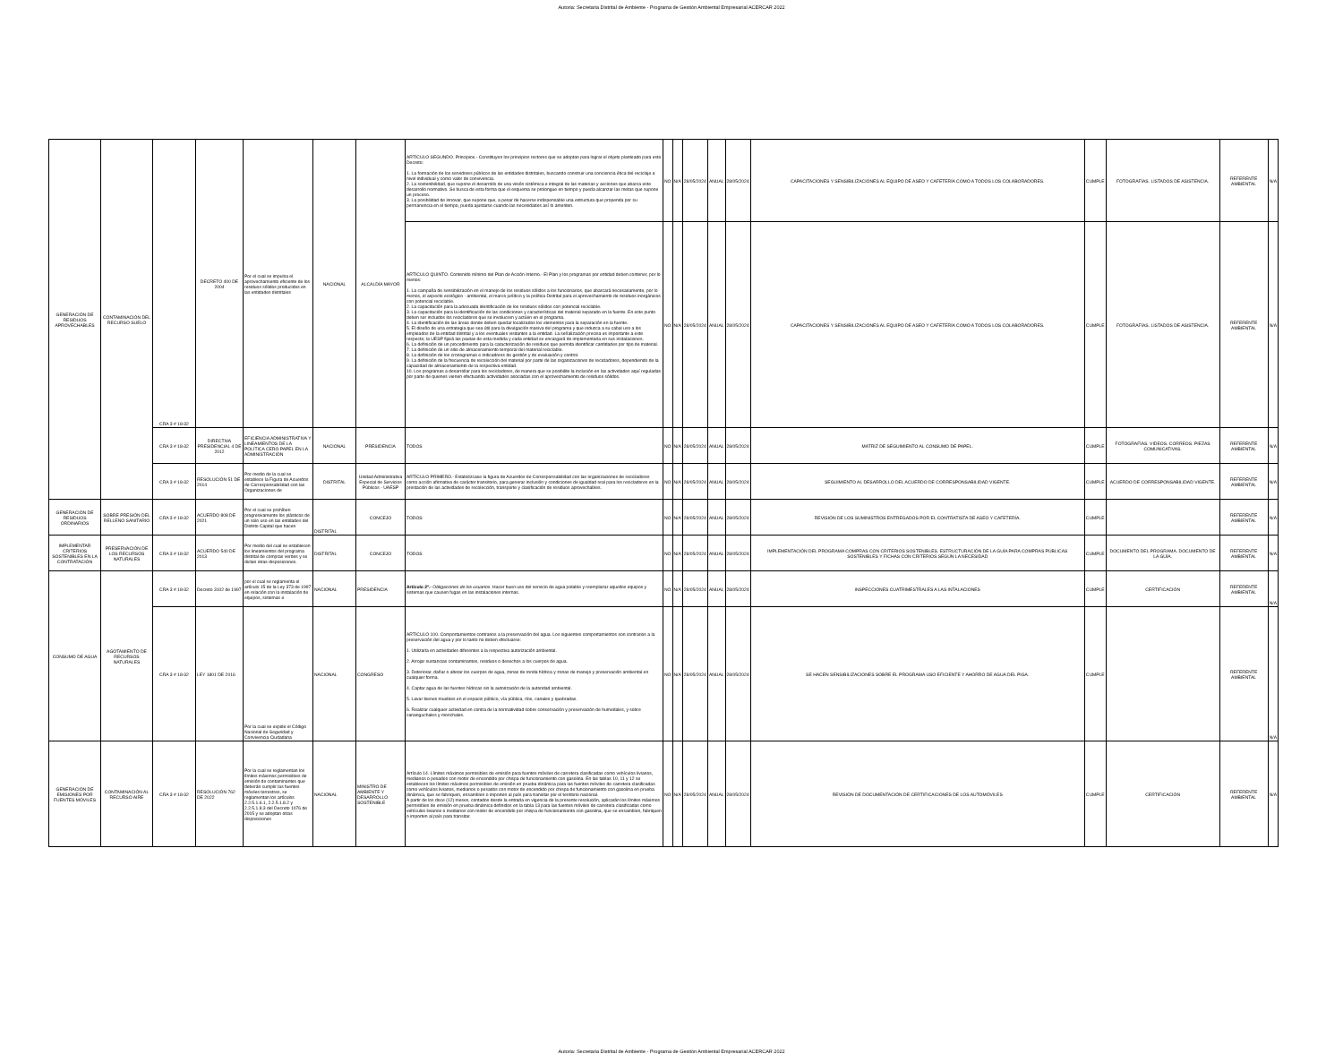Autoria: Secretaria Distrital de Ambiente - Programa de Gestión Ambiental Empresarial ACERCAR 2022
| GENERACIÓN DE RESIDUOS APROVECHABLES | CONTAMINACIÓN DEL RECURSO SUELO | CRA 3 # 18-32 | DECRETO 400 DE 2004 | Por el cual se impulsa el aprovechamiento eficiente de los residuos sólidos producidos en las entidades distritales | NACIONAL | ALCALDÍA MAYOR | ARTÍCULO SEGUNDO. Principios.- Constituyen los principios rectores que se adoptan para lograr el objeto planteado para este Decreto: 1. La formación de los servidores públicos de las entidades distritales, buscando construir una conciencia ética del reciclaje a nivel individual y como valor de convivencia. 2. La sostenibilidad, que supone el desarrollo de una visión sistémica e integral de las materias y acciones que abarca este desarrollo normativo. Se busca de esta forma que el esquema se prolongue en tiempo y pueda alcanzar las metas que supone un proceso. 3. La posibilidad de innovar, que supone que, a pesar de hacerse indispensable una estructura que propenda por su permanencia en el tiempo, pueda ajustarse cuando las necesidades así lo ameriten. | NO | N/A | 28/05/2024 | ANUAL | 28/05/2024 | CAPACITACIONES Y SENSIBILIZACIONES AL EQUIPO DE ASEO Y CAFETERÍA COMO A TODOS LOS COLABORADORES. | CUMPLE | FOTOGRAFÍAS. LISTADOS DE ASISTENCIA. | REFERENTE AMBIENTAL | N/A |
| | | | | | | | ARTÍCULO QUINTO. Contenido mínimo del Plan de Acción Interno.- El Plan y los programas por entidad deben contener, por lo menos: 1. La campaña de sensibilización en el manejo de los residuos sólidos a los funcionarios, que abarcará necesariamente, por lo menos, el aspecto ecológico - ambiental, el marco jurídico y la política Distrital para el aprovechamiento de residuos inorgánicos con potencial reciclable. 2. La capacitación para la adecuada identificación de los residuos sólidos con potencial reciclable. 3. La capacitación para la identificación de las condiciones y características del material separado en la fuente. En este punto deben ser incluidos los recicladores que se involucren y actúen en el programa. 4. La identificación de las áreas donde deben quedar localizados los elementos para la separación en la fuente. 5. El diseño de una estrategia que sea útil para la divulgación masiva del programa y que induzca a su cabal uso a los empleados de la entidad distrital y a los eventuales visitantes a la entidad. La señalización precisa es importante a este respecto; la UESP fijará las pautas de esta medida y cada entidad se encargará de implementarla en sus instalaciones. 6. La definición de un procedimiento para la caracterización de residuos que permita identificar cantidades por tipo de material. 7. La definición de un sitio de almacenamiento temporal del material reciclable. 8. La definición de los cronogramas e indicadores de gestión y de evaluación y control. 9. La definición de la frecuencia de recolección del material por parte de las organizaciones de recicladores, dependiendo de la capacidad de almacenamiento de la respectiva entidad. 10. Los programas a desarrollar para los recicladores, de manera que se posibilite la inclusión en las actividades aquí reguladas por parte de quienes vienen efectuando actividades asociadas con el aprovechamiento de residuos sólidos. | NO | N/A | 28/05/2024 | ANUAL | 28/05/2024 | CAPACITACIONES Y SENSIBILIZACIONES AL EQUIPO DE ASEO Y CAFETERÍA COMO A TODOS LOS COLABORADORES. | CUMPLE | FOTOGRAFÍAS. LISTADOS DE ASISTENCIA. | REFERENTE AMBIENTAL | N/A |
| | | CRA 3 # 18-32 | DIRECTIVA PRESIDENCIAL 4 DE 2012 | EFICIENCIA ADMINISTRATIVA Y LINEAMIENTOS DE LA POLÍTICA CERO PAPEL EN LA ADMINISTRACIÓN | NACIONAL | PRESIDENCIA | TODOS | NO | N/A | 28/05/2024 | ANUAL | 28/05/2024 | MATRIZ DE SEGUIMIENTO AL CONSUMO DE PAPEL. | CUMPLE | FOTOGRAFÍAS. VIDEOS. CORREOS. PIEZAS COMUNICATIVAS. | REFERENTE AMBIENTAL | N/A |
| | | CRA 3 # 18-32 | RESOLUCIÓN 51 DE 2014 | Por medio de la cual se establece la Figura de Acuerdos de Corresponsabilidad con las Organizaciones de | DISTRITAL | Unidad Administrativa Especial de Servicios Públicos - UAESP | ARTÍCULO PRIMERO.- Establézcase la figura de Acuerdos de Corresponsabilidad con las organizaciones de recicladores como acción afirmativa de carácter transitorio, para generar inclusión y condiciones de igualdad real para los recicladores en la prestación de las actividades de recolección, transporte y clasificación de residuos aprovechables. | NO | N/A | 28/05/2024 | ANUAL | 28/05/2024 | SEGUIMIENTO AL DESARROLLO DEL ACUERDO DE CORRESPONSABILIDAD VIGENTE. | CUMPLE | ACUERDO DE CORRESPONSABILIDAD VIGENTE. | REFERENTE AMBIENTAL | N/A |
| GENERACIÓN DE RESIDUOS ORDINARIOS | SOBRE PRESIÓN DEL RELLENO SANITARIO | CRA 3 # 18-32 | ACUERDO 808 DE 2021 | Por el cual se prohíben progresivamente los plásticos de un solo uso en las entidades del Distrito Capital que hacen | DISTRITAL | CONCEJO | TODOS | NO | N/A | 28/05/2024 | ANUAL | 28/05/2024 | REVISIÓN DE LOS SUMINISTROS ENTREGADOS POR EL CONTRATISTA DE ASEO Y CAFETERÍA. | CUMPLE | | REFERENTE AMBIENTAL | N/A |
| IMPLEMENTAR CRITERIOS SOSTENIBLES EN LA CONTRATACIÓN | PRESERVACIÓN DE LOS RECURSOS NATURALES | CRA 3 # 18-32 | ACUERDO 540 DE 2013 | Por medio del cual se establecen los lineamientos del programa distrital de compras verdes y se dictan otras disposiciones. | DISTRITAL | CONCEJO | TODOS | NO | N/A | 28/05/2024 | ANUAL | 28/05/2024 | IMPLEMENTACIÓN DEL PROGRAMA COMPRAS CON CRITERIOS SOSTENIBLES. ESTRUCTURACIÓN DE LA GUÍA PARA COMPRAS PÚBLICAS SOSTENIBLES Y FICHAS CON CRITERIOS SEGÚN LA NECESIDAD | CUMPLE | DOCUMENTO DEL PROGRAMA. DOCUMENTO DE LA GUÍA. | REFERENTE AMBIENTAL | N/A |
| CONSUMO DE AGUA | AGOTAMIENTO DE RECURSOS NATURALES | CRA 3 # 18-32 | Decreto 3102 de 1997 | por el cual se reglamenta el artículo 15 de la Ley 373 de 1997 en relación con la instalación de equipos, sistemas e | NACIONAL | PRESIDENCIA | Artículo 2º.- Obligaciones de los usuarios . Hacer buen uso del servicio de agua potable y reemplazar aquellos equipos y sistemas que causen fugas en las instalaciones internas. | NO | N/A | 28/05/2024 | ANUAL | 28/05/2024 | INSPECCIONES CUATRIMESTRALES A LAS INTALACIONES | CUMPLE | CERTIFICACIÓN | REFERENTE AMBIENTAL | N/A |
| | | CRA 3 # 18-32 | LEY 1801 DE 2016 | Por la cual se expide el Código Nacional de Seguridad y Convivencia Ciudadana | NACIONAL | CONGRESO | ARTÍCULO 100. Comportamientos contrarios a la preservación del agua. Los siguientes comportamientos son contrarios a la preservación del agua y por lo tanto no deben efectuarse: 1. Utilizarla en actividades diferentes a la respectiva autorización ambiental. 2. Arrojar sustancias contaminantes, residuos o desechos a los cuerpos de agua. 3. Deteriorar, dañar o alterar los cuerpos de agua, zonas de ronda hídrica y zonas de manejo y preservación ambiental en cualquier forma. 4. Captar agua de las fuentes hídricas sin la autorización de la autoridad ambiental. 5. Lavar bienes muebles en el espacio público, vía pública, ríos, canales y quebradas. 6. Realizar cualquier actividad en contra de la normatividad sobre conservación y preservación de humedales, y sobre cananguchales y morichales. | NO | N/A | 28/05/2024 | ANUAL | 28/05/2024 | SE HACEN SENSIBILIZACIONES SOBRE EL PROGRAMA USO EFICIENTE Y AHORRO DE AGUA DEL PIGA. | CUMPLE | | REFERENTE AMBIENTAL | N/A |
| GENERACIÓN DE EMISIONES POR FUENTES MÓVILES | CONTAMINACIÓN AL RECURSO AIRE | CRA 3 # 18-32 | RESOLUCIÓN 762 DE 2022 | Por la cual se reglamentan los límites máximos permisibles de emisión de contaminantes que deberán cumplir las fuentes móviles terrestres, se reglamentan los artículos 2.2.5.1.6.1, 2.2.5.1.8.2 y 2.2.5.1.8.3 del Decreto 1076 de 2015 y se adoptan otras disposiciones | NACIONAL | MINISTRO DE AMBIENTE Y DESARROLLO SOSTENIBLE | Artículo 14. Límites máximos permisibles de emisión para fuentes móviles de carretera clasificadas como vehículos livianos, medianos o pesados con motor de encendido por chispa de funcionamiento con gasolina. En las tablas 10, 11 y 12 se establecen los límites máximos permisibles de emisión en prueba dinámica para las fuentes móviles de carretera clasificadas como vehículos livianos, medianos o pesados con motor de encendido por chispa de funcionamiento con gasolina en prueba dinámica, que se fabriquen, ensamblen o importen al país para transitar por el territorio nacional. A partir de los doce (12) meses, contados desde la entrada en vigencia de la presente resolución, aplicarán los límites máximos permisibles de emisión en prueba dinámica definidos en la tabla 13 para las fuentes móviles de carretera clasificadas como vehículos livianos o medianos con motor de encendido por chispa de funcionamiento con gasolina, que se ensamblen, fabriquen o importen al país para transitar. | NO | N/A | 28/05/2024 | ANUAL | 28/05/2024 | REVISIÓN DE DOCUMENTACIÓN DE CERTIFICACIONES DE LOS AUTOMÓVILES | CUMPLE | CERTIFICACIÓN | REFERENTE AMBIENTAL | N/A |
Autoria: Secretaria Distrital de Ambiente - Programa de Gestión Ambiental Empresarial ACERCAR 2022